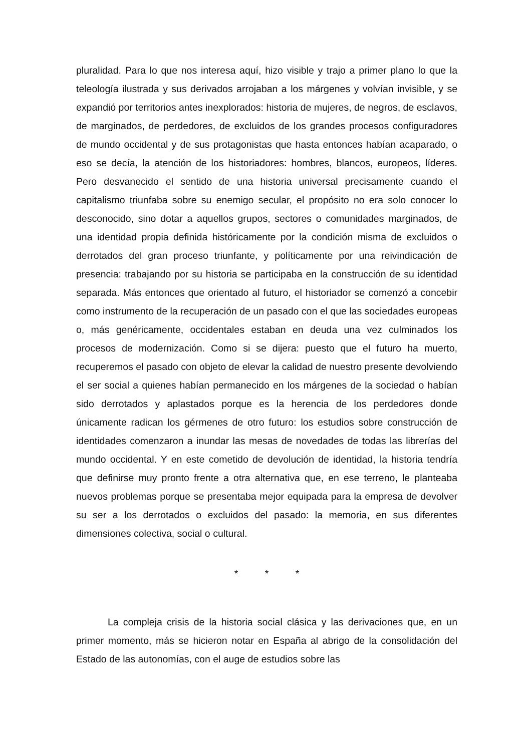pluralidad. Para lo que nos interesa aquí, hizo visible y trajo a primer plano lo que la teleología ilustrada y sus derivados arrojaban a los márgenes y volvían invisible, y se expandió por territorios antes inexplorados: historia de mujeres, de negros, de esclavos, de marginados, de perdedores, de excluidos de los grandes procesos configuradores de mundo occidental y de sus protagonistas que hasta entonces habían acaparado, o eso se decía, la atención de los historiadores: hombres, blancos, europeos, líderes. Pero desvanecido el sentido de una historia universal precisamente cuando el capitalismo triunfaba sobre su enemigo secular, el propósito no era solo conocer lo desconocido, sino dotar a aquellos grupos, sectores o comunidades marginados, de una identidad propia definida históricamente por la condición misma de excluidos o derrotados del gran proceso triunfante, y políticamente por una reivindicación de presencia: trabajando por su historia se participaba en la construcción de su identidad separada. Más entonces que orientado al futuro, el historiador se comenzó a concebir como instrumento de la recuperación de un pasado con el que las sociedades europeas o, más genéricamente, occidentales estaban en deuda una vez culminados los procesos de modernización. Como si se dijera: puesto que el futuro ha muerto, recuperemos el pasado con objeto de elevar la calidad de nuestro presente devolviendo el ser social a quienes habían permanecido en los márgenes de la sociedad o habían sido derrotados y aplastados porque es la herencia de los perdedores donde únicamente radican los gérmenes de otro futuro: los estudios sobre construcción de identidades comenzaron a inundar las mesas de novedades de todas las librerías del mundo occidental. Y en este cometido de devolución de identidad, la historia tendría que definirse muy pronto frente a otra alternativa que, en ese terreno, le planteaba nuevos problemas porque se presentaba mejor equipada para la empresa de devolver su ser a los derrotados o excluidos del pasado: la memoria, en sus diferentes dimensiones colectiva, social o cultural.
* * *
La compleja crisis de la historia social clásica y las derivaciones que, en un primer momento, más se hicieron notar en España al abrigo de la consolidación del Estado de las autonomías, con el auge de estudios sobre las